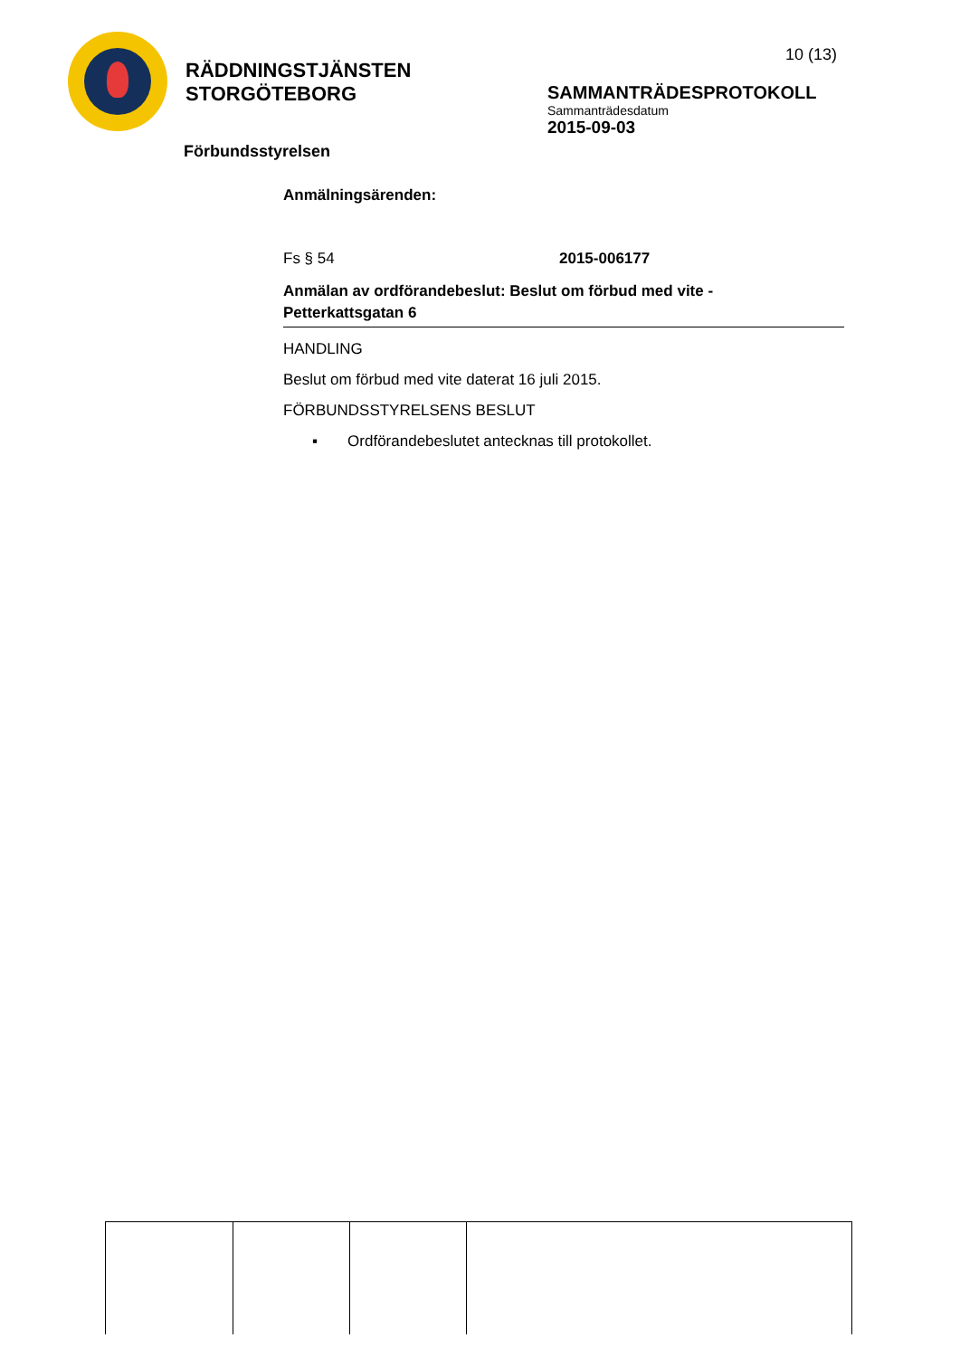RÄDDNINGSTJÄNSTEN
STORGÖTEBORG
10 (13)
SAMMANTRÄDESPROTOKOLL
Sammanträdesdatum
2015-09-03
Förbundsstyrelsen
Anmälningsärenden:
Fs § 54 2015-006177
Anmälan av ordförandebeslut: Beslut om förbud med vite -
Petterkattsgatan 6
HANDLING
Beslut om förbud med vite daterat 16 juli 2015.
FÖRBUNDSSTYRELSENS BESLUT
▪ Ordförandebeslutet antecknas till protokollet.